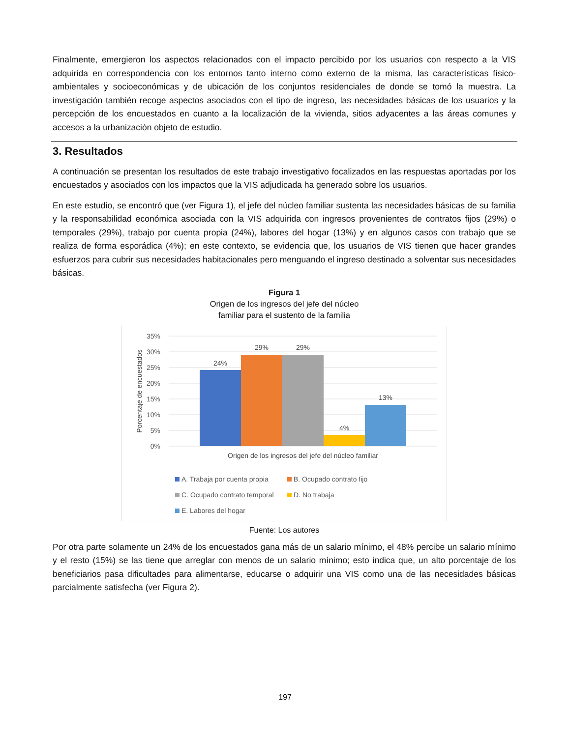Finalmente, emergieron los aspectos relacionados con el impacto percibido por los usuarios con respecto a la VIS adquirida en correspondencia con los entornos tanto interno como externo de la misma, las características físico-ambientales y socioeconómicas y de ubicación de los conjuntos residenciales de donde se tomó la muestra. La investigación también recoge aspectos asociados con el tipo de ingreso, las necesidades básicas de los usuarios y la percepción de los encuestados en cuanto a la localización de la vivienda, sitios adyacentes a las áreas comunes y accesos a la urbanización objeto de estudio.
3. Resultados
A continuación se presentan los resultados de este trabajo investigativo focalizados en las respuestas aportadas por los encuestados y asociados con los impactos que la VIS adjudicada ha generado sobre los usuarios.
En este estudio, se encontró que (ver Figura 1), el jefe del núcleo familiar sustenta las necesidades básicas de su familia y la responsabilidad económica asociada con la VIS adquirida con ingresos provenientes de contratos fijos (29%) o temporales (29%), trabajo por cuenta propia (24%), labores del hogar (13%) y en algunos casos con trabajo que se realiza de forma esporádica (4%); en este contexto, se evidencia que, los usuarios de VIS tienen que hacer grandes esfuerzos para cubrir sus necesidades habitacionales pero menguando el ingreso destinado a solventar sus necesidades básicas.
Figura 1
Origen de los ingresos del jefe del núcleo
familiar para el sustento de la familia
35%
30%
25%
20%
15%
10%
5%
0%
24%
29%
29%
4%
13%
Origen de los ingresos del jefe del núcleo familiar
Porcentaje de encuestados
A. Trabaja por cuenta propia
B. Ocupado contrato fijo
C. Ocupado contrato temporal
D. No trabaja
E. Labores del hogar
Fuente: Los autores
Por otra parte solamente un 24% de los encuestados gana más de un salario mínimo, el 48% percibe un salario mínimo y el resto (15%) se las tiene que arreglar con menos de un salario mínimo; esto indica que, un alto porcentaje de los beneficiarios pasa dificultades para alimentarse, educarse o adquirir una VIS como una de las necesidades básicas parcialmente satisfecha (ver Figura 2).
197